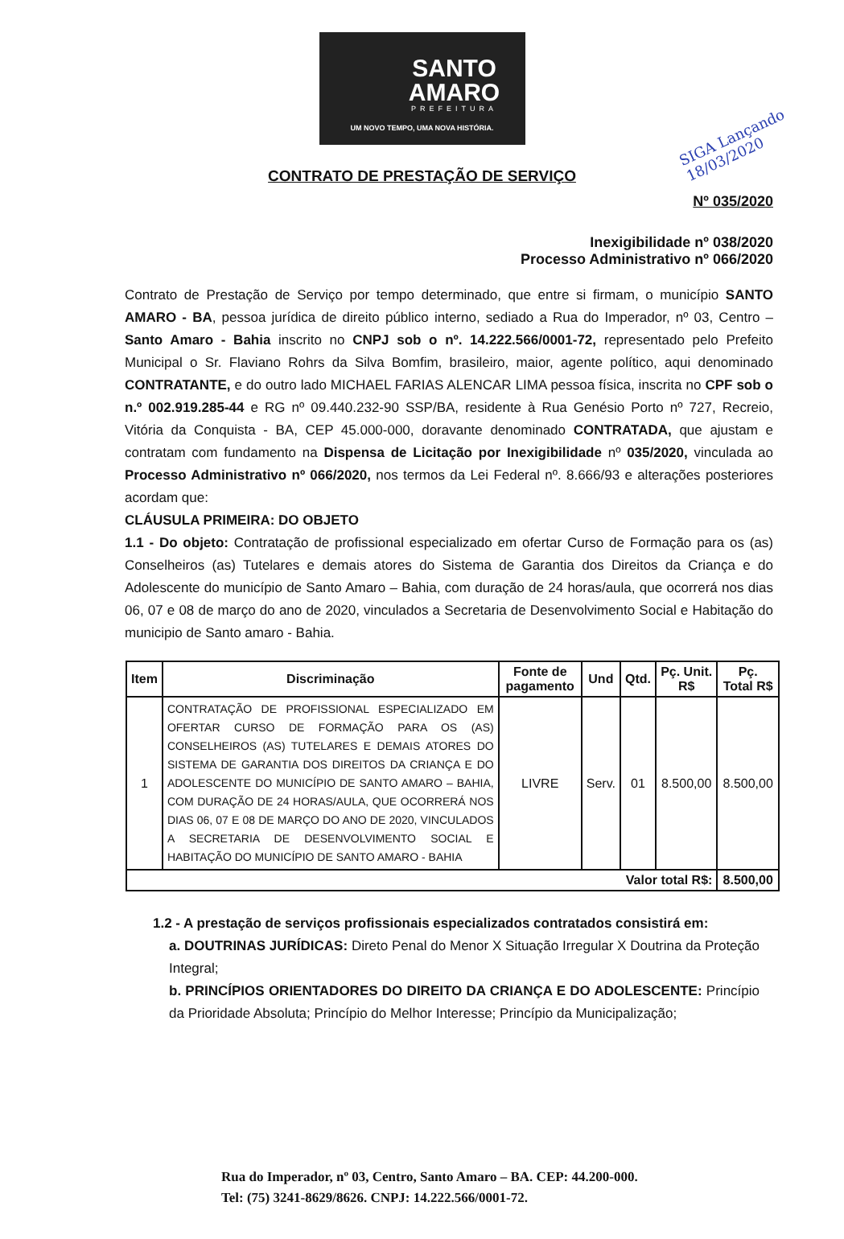SANTO
AMARO
PREFEITURA
UM NOVO TEMPO, UMA NOVA HISTÓRIA.
SIGA Lançando 18/03/2020
CONTRATO DE PRESTAÇÃO DE SERVIÇO
Nº 035/2020
Inexigibilidade nº 038/2020
Processo Administrativo nº 066/2020
Contrato de Prestação de Serviço por tempo determinado, que entre si firmam, o município SANTO AMARO - BA, pessoa jurídica de direito público interno, sediado a Rua do Imperador, nº 03, Centro – Santo Amaro - Bahia inscrito no CNPJ sob o nº. 14.222.566/0001-72, representado pelo Prefeito Municipal o Sr. Flaviano Rohrs da Silva Bomfim, brasileiro, maior, agente político, aqui denominado CONTRATANTE, e do outro lado MICHAEL FARIAS ALENCAR LIMA pessoa física, inscrita no CPF sob o n.º 002.919.285-44 e RG nº 09.440.232-90 SSP/BA, residente à Rua Genésio Porto nº 727, Recreio, Vitória da Conquista - BA, CEP 45.000-000, doravante denominado CONTRATADA, que ajustam e contratam com fundamento na Dispensa de Licitação por Inexigibilidade nº 035/2020, vinculada ao Processo Administrativo nº 066/2020, nos termos da Lei Federal nº. 8.666/93 e alterações posteriores acordam que:
CLÁUSULA PRIMEIRA: DO OBJETO
1.1 - Do objeto: Contratação de profissional especializado em ofertar Curso de Formação para os (as) Conselheiros (as) Tutelares e demais atores do Sistema de Garantia dos Direitos da Criança e do Adolescente do município de Santo Amaro – Bahia, com duração de 24 horas/aula, que ocorrerá nos dias 06, 07 e 08 de março do ano de 2020, vinculados a Secretaria de Desenvolvimento Social e Habitação do municipio de Santo amaro - Bahia.
| Item | Discriminação | Fonte de pagamento | Und | Qtd. | Pç. Unit. R$ | Pç. Total R$ |
| --- | --- | --- | --- | --- | --- | --- |
| 1 | CONTRATAÇÃO DE PROFISSIONAL ESPECIALIZADO EM OFERTAR CURSO DE FORMAÇÃO PARA OS (AS) CONSELHEIROS (AS) TUTELARES E DEMAIS ATORES DO SISTEMA DE GARANTIA DOS DIREITOS DA CRIANÇA E DO ADOLESCENTE DO MUNICÍPIO DE SANTO AMARO – BAHIA, COM DURAÇÃO DE 24 HORAS/AULA, QUE OCORRERÁ NOS DIAS 06, 07 E 08 DE MARÇO DO ANO DE 2020, VINCULADOS A SECRETARIA DE DESENVOLVIMENTO SOCIAL E HABITAÇÃO DO MUNICÍPIO DE SANTO AMARO - BAHIA | LIVRE | Serv. | 01 | 8.500,00 | 8.500,00 |
| Valor total R$: | | | | | | 8.500,00 |
1.2 - A prestação de serviços profissionais especializados contratados consistirá em:
a. DOUTRINAS JURÍDICAS: Direto Penal do Menor X Situação Irregular X Doutrina da Proteção Integral;
b. PRINCÍPIOS ORIENTADORES DO DIREITO DA CRIANÇA E DO ADOLESCENTE: Princípio da Prioridade Absoluta; Princípio do Melhor Interesse; Princípio da Municipalização;
Rua do Imperador, nº 03, Centro, Santo Amaro – BA. CEP: 44.200-000.
Tel: (75) 3241-8629/8626. CNPJ: 14.222.566/0001-72.